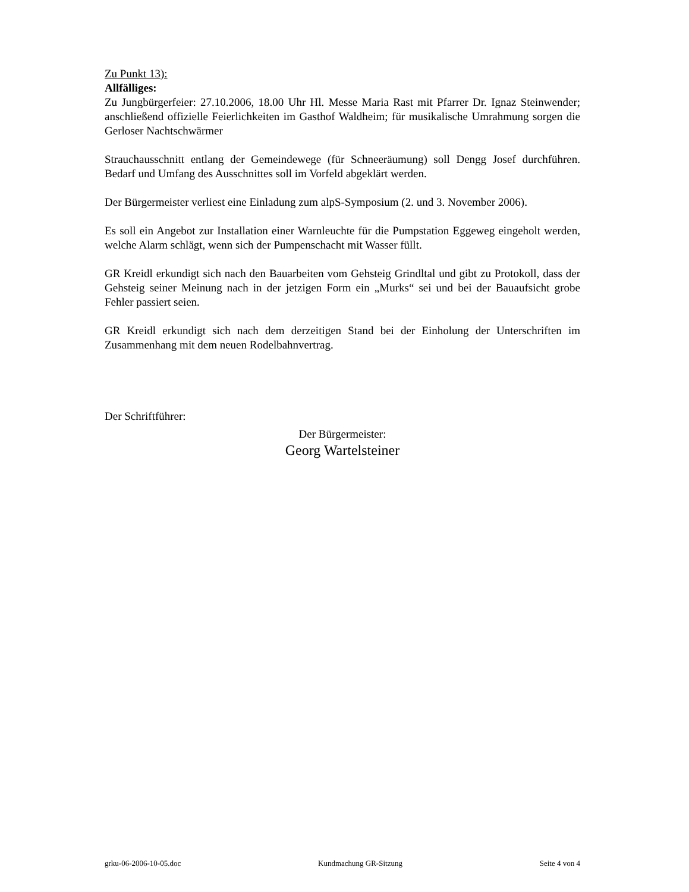Zu Punkt 13):
Allfälliges:
Zu Jungbürgerfeier: 27.10.2006, 18.00 Uhr Hl. Messe Maria Rast mit Pfarrer Dr. Ignaz Steinwender; anschließend offizielle Feierlichkeiten im Gasthof Waldheim; für musikalische Umrahmung sorgen die Gerloser Nachtschwärmer
Strauchausschnitt entlang der Gemeindewege (für Schneeräumung) soll Dengg Josef durchführen. Bedarf und Umfang des Ausschnittes soll im Vorfeld abgeklärt werden.
Der Bürgermeister verliest eine Einladung zum alpS-Symposium (2. und 3. November 2006).
Es soll ein Angebot zur Installation einer Warnleuchte für die Pumpstation Eggeweg eingeholt werden, welche Alarm schlägt, wenn sich der Pumpenschacht mit Wasser füllt.
GR Kreidl erkundigt sich nach den Bauarbeiten vom Gehsteig Grindltal und gibt zu Protokoll, dass der Gehsteig seiner Meinung nach in der jetzigen Form ein „Murks“ sei und bei der Bauaufsicht grobe Fehler passiert seien.
GR Kreidl erkundigt sich nach dem derzeitigen Stand bei der Einholung der Unterschriften im Zusammenhang mit dem neuen Rodelbahnvertrag.
Der Schriftführer:
Der Bürgermeister:
Georg Wartelsteiner
grku-06-2006-10-05.doc Kundmachung GR-Sitzung Seite 4 von 4